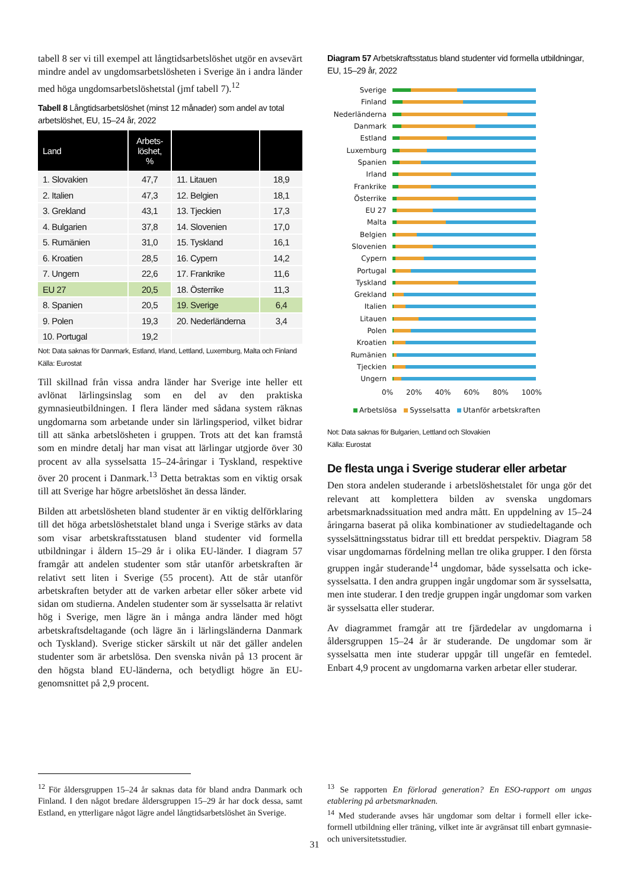tabell 8 ser vi till exempel att långtidsarbetslöshet utgör en avsevärt mindre andel av ungdomsarbetslösheten i Sverige än i andra länder med höga ungdomsarbetslöshetstal (jmf tabell 7).<sup>12</sup>
Tabell 8 Långtidsarbetslöshet (minst 12 månader) som andel av total arbetslöshet, EU, 15–24 år, 2022
| Land | Arbets- löshet, % | | |
| --- | --- | --- | --- |
| 1. Slovakien | 47,7 | 11. Litauen | 18,9 |
| 2. Italien | 47,3 | 12. Belgien | 18,1 |
| 3. Grekland | 43,1 | 13. Tjeckien | 17,3 |
| 4. Bulgarien | 37,8 | 14. Slovenien | 17,0 |
| 5. Rumänien | 31,0 | 15. Tyskland | 16,1 |
| 6. Kroatien | 28,5 | 16. Cypern | 14,2 |
| 7. Ungern | 22,6 | 17. Frankrike | 11,6 |
| EU 27 | 20,5 | 18. Österrike | 11,3 |
| 8. Spanien | 20,5 | 19. Sverige | 6,4 |
| 9. Polen | 19,3 | 20. Nederländerna | 3,4 |
| 10. Portugal | 19,2 | | |
Not: Data saknas för Danmark, Estland, Irland, Lettland, Luxemburg, Malta och Finland
Källa: Eurostat
Till skillnad från vissa andra länder har Sverige inte heller ett avlönat lärlingsinslag som en del av den praktiska gymnasieutbildningen. I flera länder med sådana system räknas ungdomarna som arbetande under sin lärlingsperiod, vilket bidrar till att sänka arbetslösheten i gruppen. Trots att det kan framstå som en mindre detalj har man visat att lärlingar utgjorde över 30 procent av alla sysselsatta 15–24-åringar i Tyskland, respektive över 20 procent i Danmark.<sup>13</sup> Detta betraktas som en viktig orsak till att Sverige har högre arbetslöshet än dessa länder.
Bilden att arbetslösheten bland studenter är en viktig delförklaring till det höga arbetslöshetstalet bland unga i Sverige stärks av data som visar arbetskraftsstatusen bland studenter vid formella utbildningar i åldern 15–29 år i olika EU-länder. I diagram 57 framgår att andelen studenter som står utanför arbetskraften är relativt sett liten i Sverige (55 procent). Att de står utanför arbetskraften betyder att de varken arbetar eller söker arbete vid sidan om studierna. Andelen studenter som är sysselsatta är relativt hög i Sverige, men lägre än i många andra länder med högt arbetskraftsdeltagande (och lägre än i lärlingsländerna Danmark och Tyskland). Sverige sticker särskilt ut när det gäller andelen studenter som är arbetslösa. Den svenska nivån på 13 procent är den högsta bland EU-länderna, och betydligt högre än EU-genomsnittet på 2,9 procent.
Diagram 57 Arbetskraftsstatus bland studenter vid formella utbildningar, EU, 15–29 år, 2022
Sverige
Finland
Nederländerna
Danmark
Estland
Luxemburg
Spanien
Irland
Frankrike
Österrike
EU 27
Malta
Belgien
Slovenien
Cypern
Portugal
Tyskland
Grekland
Italien
Litauen
Polen
Kroatien
Rumänien
Tjeckien
Ungern
0% 20% 40% 60% 80% 100%
Arbetslösa Sysselsatta Utanför arbetskraften
Not: Data saknas för Bulgarien, Lettland och Slovakien
Källa: Eurostat
De flesta unga i Sverige studerar eller arbetar
Den stora andelen studerande i arbetslöshetstalet för unga gör det relevant att komplettera bilden av svenska ungdomars arbetsmarknadssituation med andra mått. En uppdelning av 15–24 åringarna baserat på olika kombinationer av studiedeltagande och sysselsättningsstatus bidrar till ett breddat perspektiv. Diagram 58 visar ungdomarnas fördelning mellan tre olika grupper. I den första gruppen ingår studerande<sup>14</sup> ungdomar, både sysselsatta och icke-sysselsatta. I den andra gruppen ingår ungdomar som är sysselsatta, men inte studerar. I den tredje gruppen ingår ungdomar som varken är sysselsatta eller studerar.
Av diagrammet framgår att tre fjärdedelar av ungdomarna i åldersgruppen 15–24 år är studerande. De ungdomar som är sysselsatta men inte studerar uppgår till ungefär en femtedel. Enbart 4,9 procent av ungdomarna varken arbetar eller studerar.
<sup>12</sup> För åldersgruppen 15–24 år saknas data för bland andra Danmark och Finland. I den något bredare åldersgruppen 15–29 år har dock dessa, samt Estland, en ytterligare något lägre andel långtidsarbetslöshet än Sverige.
<sup>13</sup> Se rapporten En förlorad generation? En ESO-rapport om ungas etablering på arbetsmarknaden.
<sup>14</sup> Med studerande avses här ungdomar som deltar i formell eller icke-formell utbildning eller träning, vilket inte är avgränsat till enbart gymnasie- och universitetsstudier.
31